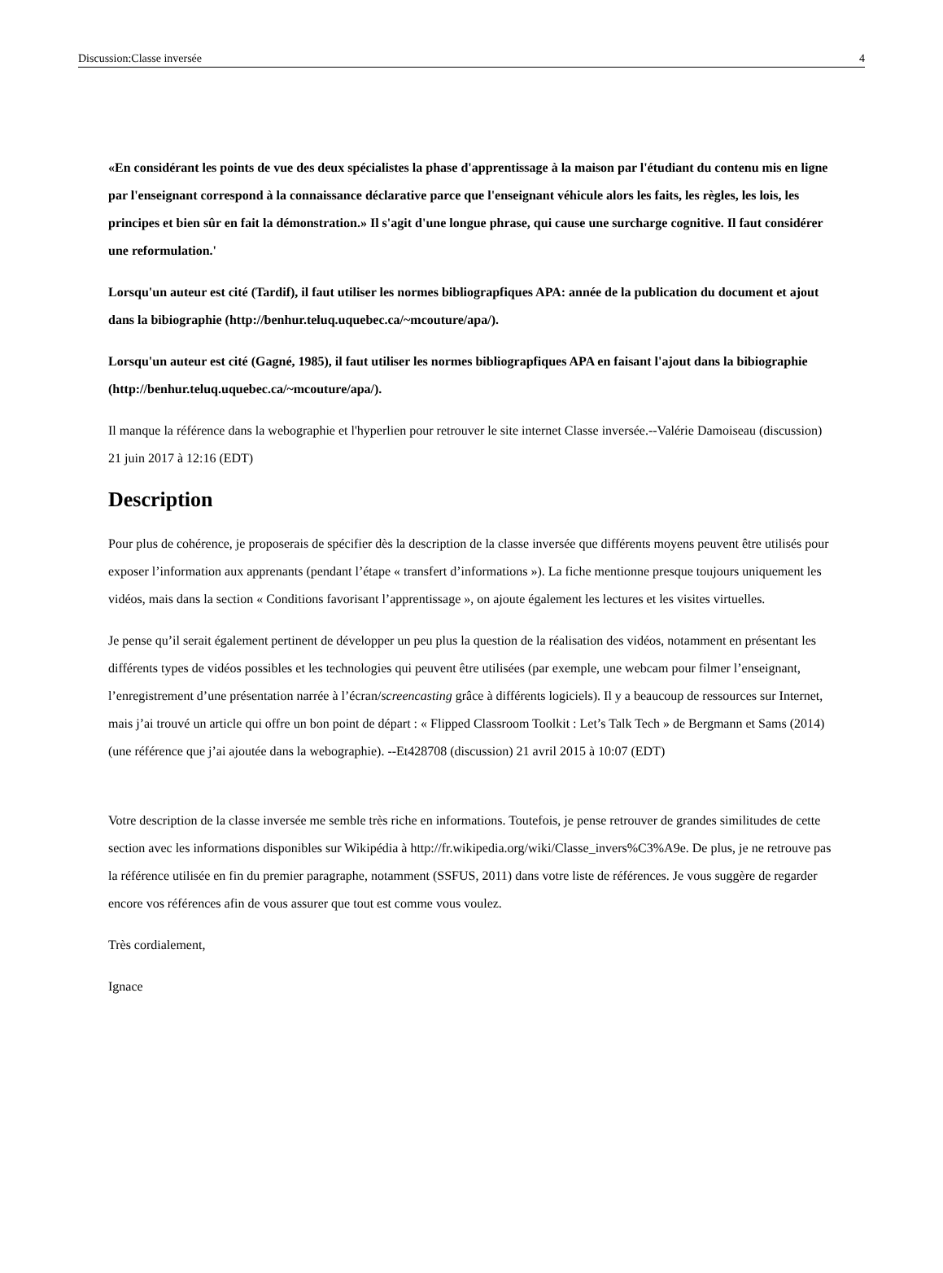Discussion:Classe inversée 4
«En considérant les points de vue des deux spécialistes la phase d'apprentissage à la maison par l'étudiant du contenu mis en ligne par l'enseignant correspond à la connaissance déclarative parce que l'enseignant véhicule alors les faits, les règles, les lois, les principes et bien sûr en fait la démonstration.» Il s'agit d'une longue phrase, qui cause une surcharge cognitive. Il faut considérer une reformulation.'
Lorsqu'un auteur est cité (Tardif), il faut utiliser les normes bibliograpfiques APA: année de la publication du document et ajout dans la bibiographie (http://benhur.teluq.uquebec.ca/~mcouture/apa/).
Lorsqu'un auteur est cité (Gagné, 1985), il faut utiliser les normes bibliograpfiques APA en faisant l'ajout dans la bibiographie (http://benhur.teluq.uquebec.ca/~mcouture/apa/).
Il manque la référence dans la webographie et l'hyperlien pour retrouver le site internet Classe inversée.--Valérie Damoiseau (discussion) 21 juin 2017 à 12:16 (EDT)
Description
Pour plus de cohérence, je proposerais de spécifier dès la description de la classe inversée que différents moyens peuvent être utilisés pour exposer l’information aux apprenants (pendant l’étape « transfert d’informations »). La fiche mentionne presque toujours uniquement les vidéos, mais dans la section « Conditions favorisant l’apprentissage », on ajoute également les lectures et les visites virtuelles.
Je pense qu’il serait également pertinent de développer un peu plus la question de la réalisation des vidéos, notamment en présentant les différents types de vidéos possibles et les technologies qui peuvent être utilisées (par exemple, une webcam pour filmer l’enseignant, l’enregistrement d’une présentation narrée à l’écran/screencasting grâce à différents logiciels). Il y a beaucoup de ressources sur Internet, mais j’ai trouvé un article qui offre un bon point de départ : « Flipped Classroom Toolkit : Let’s Talk Tech » de Bergmann et Sams (2014) (une référence que j’ai ajoutée dans la webographie). --Et428708 (discussion) 21 avril 2015 à 10:07 (EDT)
Votre description de la classe inversée me semble très riche en informations. Toutefois, je pense retrouver de grandes similitudes de cette section avec les informations disponibles sur Wikipédia à http://fr.wikipedia.org/wiki/Classe_invers%C3%A9e. De plus, je ne retrouve pas la référence utilisée en fin du premier paragraphe, notamment (SSFUS, 2011) dans votre liste de références. Je vous suggère de regarder encore vos références afin de vous assurer que tout est comme vous voulez.
Très cordialement,
Ignace